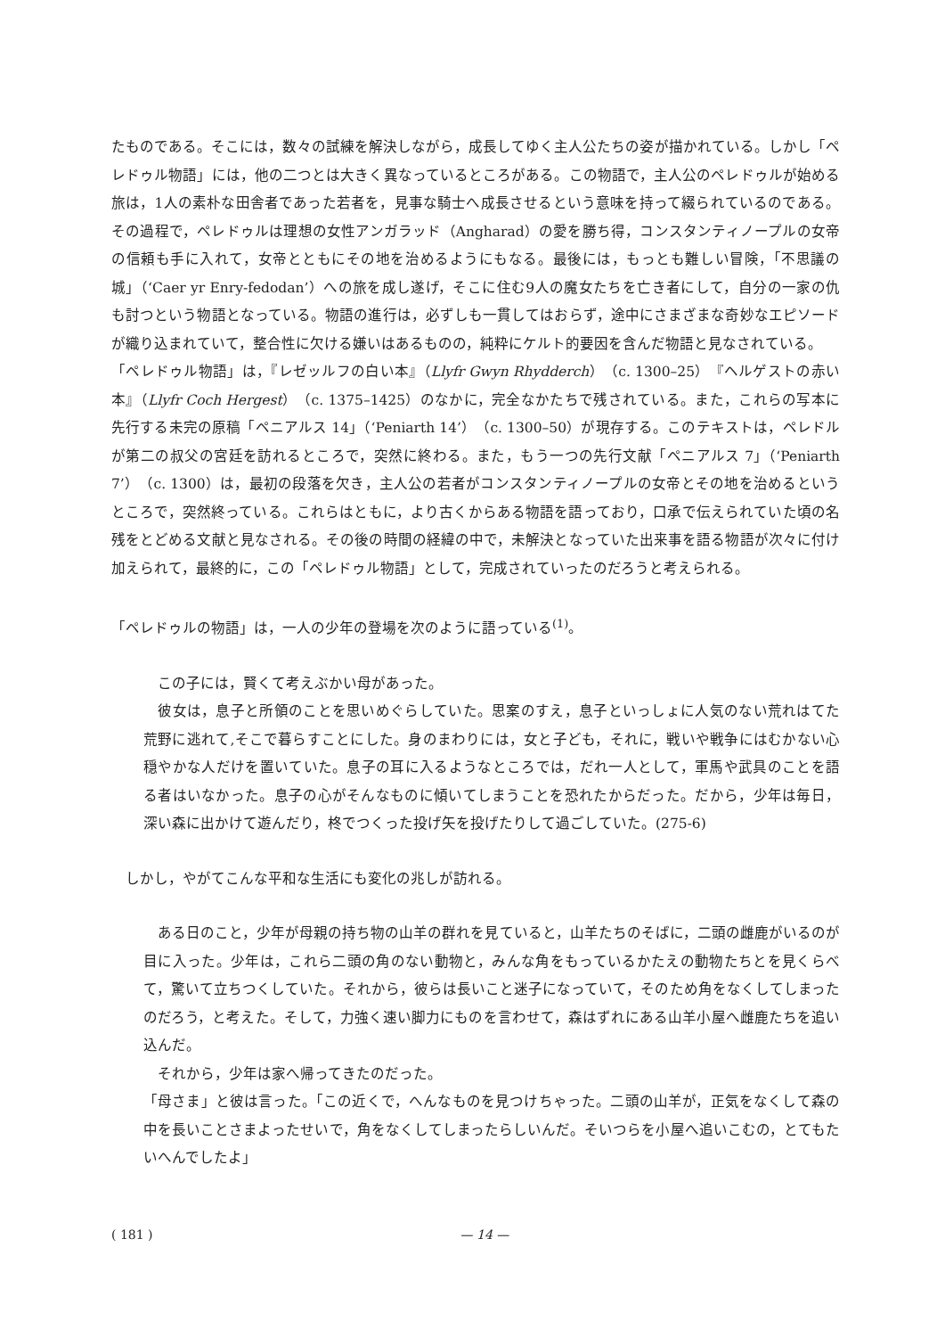たものである。そこには，数々の試練を解決しながら，成長してゆく主人公たちの姿が描かれている。しかし「ペレドゥル物語」には，他の二つとは大きく異なっているところがある。この物語で，主人公のペレドゥルが始める旅は，1人の素朴な田舎者であった若者を，見事な騎士へ成長させるという意味を持って綴られているのである。その過程で，ペレドゥルは理想の女性アンガラッド（Angharad）の愛を勝ち得，コンスタンティノープルの女帝の信頼も手に入れて，女帝とともにその地を治めるようにもなる。最後には，もっとも難しい冒険，「不思議の城」（‘Caer yr Enry-fedodan’）への旅を成し遂げ，そこに住む9人の魔女たちを亡き者にして，自分の一家の仇も討つという物語となっている。物語の進行は，必ずしも一貫してはおらず，途中にさまざまな奇妙なエピソードが織り込まれていて，整合性に欠ける嫌いはあるものの，純粋にケルト的要因を含んだ物語と見なされている。
「ペレドゥル物語」は，『レゼッルフの白い本』（Llyfr Gwyn Rhydderch）（c. 1300–25）『ヘルゲストの赤い本』（Llyfr Coch Hergest）（c. 1375–1425）のなかに，完全なかたちで残されている。また，これらの写本に先行する未完の原稿「ペニアルス 14」（‘Peniarth 14’）（c. 1300–50）が現存する。このテキストは，ペレドルが第二の叔父の宮廷を訪れるところで，突然に終わる。また，もう一つの先行文献「ペニアルス 7」（‘Peniarth 7’）（c. 1300）は，最初の段落を欠き，主人公の若者がコンスタンティノープルの女帝とその地を治めるというところで，突然終っている。これらはともに，より古くからある物語を語っており，口承で伝えられていた頃の名残をとどめる文献と見なされる。その後の時間の経緯の中で，未解決となっていた出来事を語る物語が次々に付け加えられて，最終的に，この「ペレドゥル物語」として，完成されていったのだろうと考えられる。
「ペレドゥルの物語」は，一人の少年の登場を次のように語っている<sup>(1)</sup>。
　この子には，賢くて考えぶかい母があった。
　彼女は，息子と所領のことを思いめぐらしていた。思案のすえ，息子といっしょに人気のない荒れはてた荒野に逃れて,そこで暮らすことにした。身のまわりには，女と子ども，それに，戦いや戦争にはむかない心穏やかな人だけを置いていた。息子の耳に入るようなところでは，だれ一人として，軍馬や武具のことを語る者はいなかった。息子の心がそんなものに傾いてしまうことを恐れたからだった。だから，少年は毎日，深い森に出かけて遊んだり，柊でつくった投げ矢を投げたりして過ごしていた。(275-6)
　しかし，やがてこんな平和な生活にも変化の兆しが訪れる。
　ある日のこと，少年が母親の持ち物の山羊の群れを見ていると，山羊たちのそばに，二頭の雌鹿がいるのが目に入った。少年は，これら二頭の角のない動物と，みんな角をもっているかたえの動物たちとを見くらべて，驚いて立ちつくしていた。それから，彼らは長いこと迷子になっていて，そのため角をなくしてしまったのだろう，と考えた。そして，力強く速い脚力にものを言わせて，森はずれにある山羊小屋へ雌鹿たちを追い込んだ。
　それから，少年は家へ帰ってきたのだった。
「母さま」と彼は言った。「この近くで，へんなものを見つけちゃった。二頭の山羊が，正気をなくして森の中を長いことさまよったせいで，角をなくしてしまったらしいんだ。そいつらを小屋へ追いこむの，とてもたいへんでしたよ」
( 181 ) — 14 —